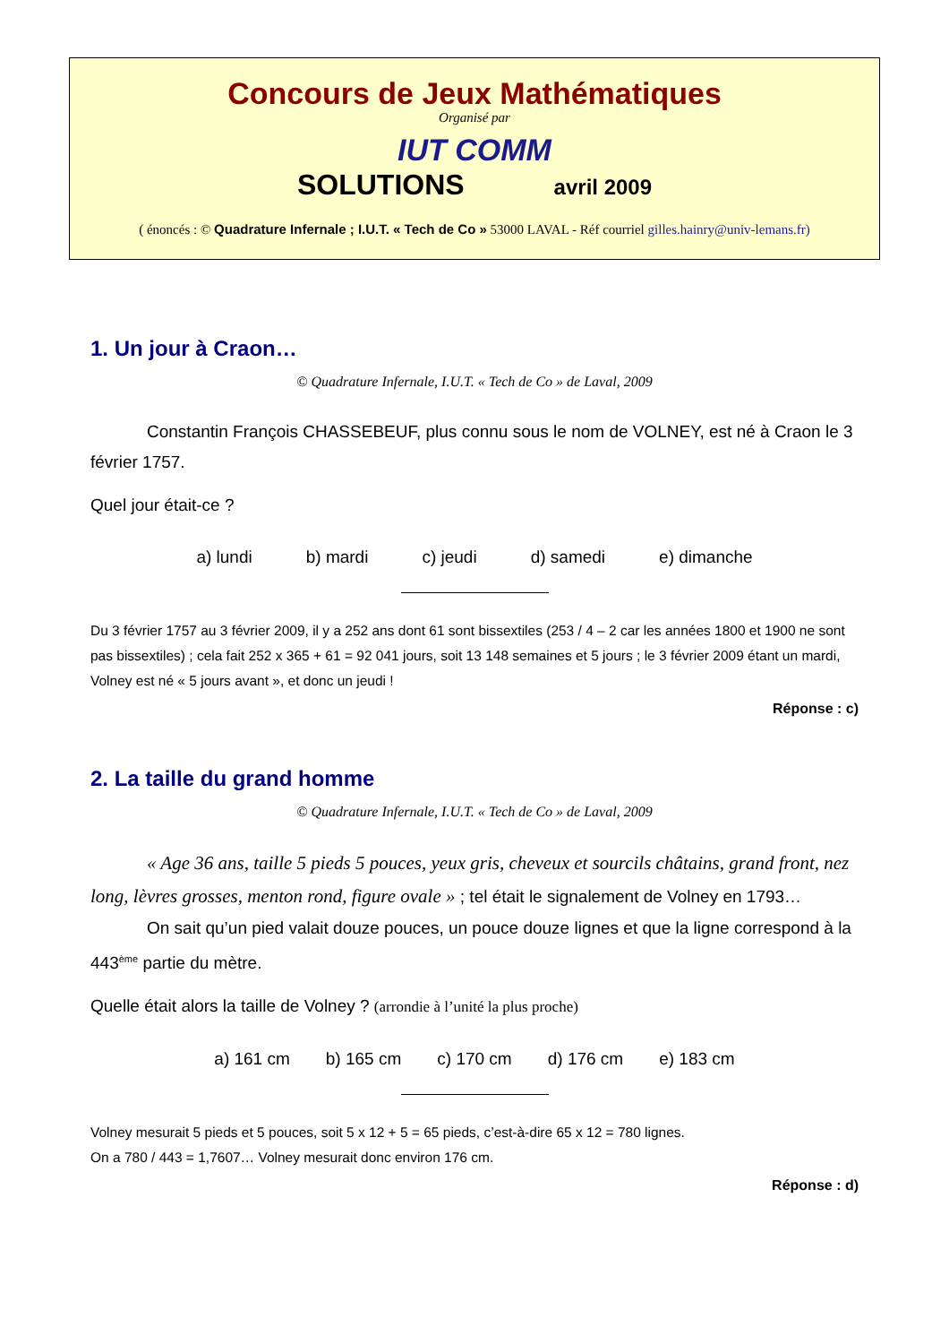Concours de Jeux Mathématiques
Organisé par
IUT COMM
SOLUTIONS avril 2009
( énoncés : © Quadrature Infernale ; I.U.T. « Tech de Co » 53000 LAVAL - Réf courriel gilles.hainry@univ-lemans.fr)
1. Un jour à Craon…
© Quadrature Infernale, I.U.T. « Tech de Co » de Laval, 2009
Constantin François CHASSEBEUF, plus connu sous le nom de VOLNEY, est né à Craon le 3 février 1757.
Quel jour était-ce ?
a) lundi b) mardi c) jeudi d) samedi e) dimanche
Du 3 février 1757 au 3 février 2009, il y a 252 ans dont 61 sont bissextiles (253 / 4 – 2 car les années 1800 et 1900 ne sont pas bissextiles) ; cela fait 252 x 365 + 61 = 92 041 jours, soit 13 148 semaines et 5 jours ; le 3 février 2009 étant un mardi, Volney est né « 5 jours avant », et donc un jeudi !
Réponse : c)
2. La taille du grand homme
© Quadrature Infernale, I.U.T. « Tech de Co » de Laval, 2009
« Age 36 ans, taille 5 pieds 5 pouces, yeux gris, cheveux et sourcils châtains, grand front, nez long, lèvres grosses, menton rond, figure ovale » ; tel était le signalement de Volney en 1793…
On sait qu’un pied valait douze pouces, un pouce douze lignes et que la ligne correspond à la 443<sup>ème</sup> partie du mètre.
Quelle était alors la taille de Volney ? (arrondie à l’unité la plus proche)
a) 161 cm b) 165 cm c) 170 cm d) 176 cm e) 183 cm
Volney mesurait 5 pieds et 5 pouces, soit 5 x 12 + 5 = 65 pieds, c’est-à-dire 65 x 12 = 780 lignes.
On a 780 / 443 = 1,7607… Volney mesurait donc environ 176 cm.
Réponse : d)